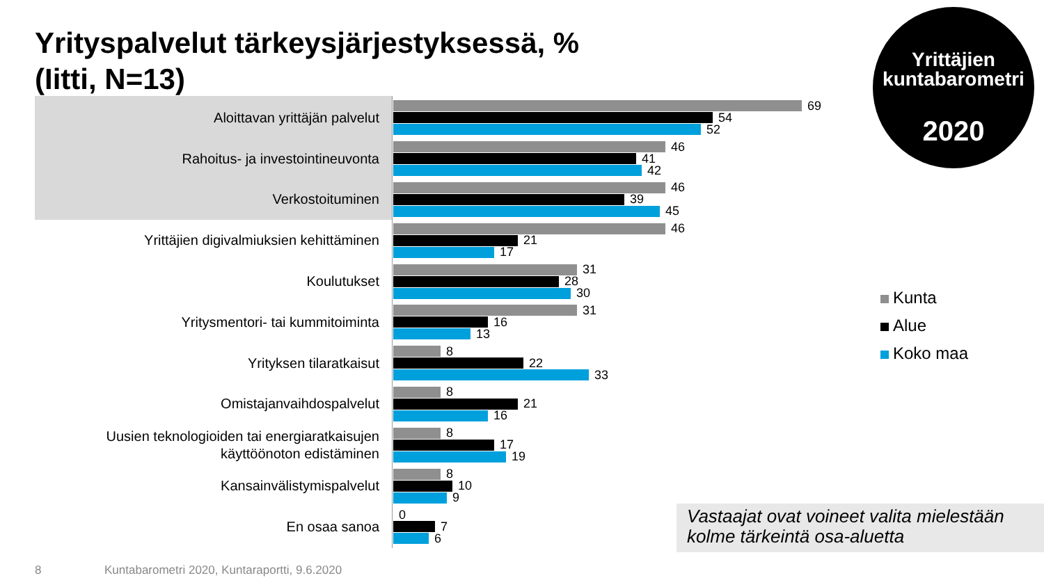Yrityspalvelut tärkeysjärjestyksessä, %
(Iitti, N=13)
Yrittäjien
kuntabarometri
2020
Aloittavan yrittäjän palvelut
69
54
52
Rahoitus- ja investointineuvonta
46
41
42
Verkostoituminen
46
39
45
Yrittäjien digivalmiuksien kehittäminen
46
21
17
Koulutukset
31
28
30
Yritysmentori- tai kummitoiminta
31
16
13
Yrityksen tilaratkaisut
8
22
33
Omistajanvaihdospalvelut
8
21
16
Uusien teknologioiden tai energiaratkaisujen käyttöönoton edistäminen
8
17
19
Kansainvälistymispalvelut
8
10
9
En osaa sanoa
0
7
6
Kunta
Alue
Koko maa
Vastaajat ovat voineet valita mielestään kolme tärkeintä osa-aluetta
8
Kuntabarometri 2020, Kuntaraportti, 9.6.2020